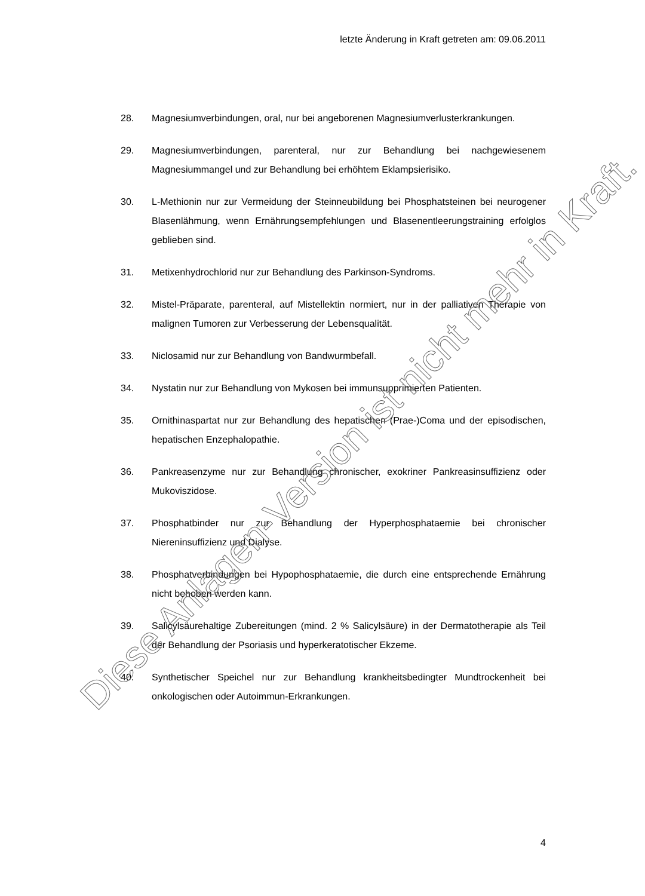letzte Änderung in Kraft getreten am: 09.06.2011
28. Magnesiumverbindungen, oral, nur bei angeborenen Magnesiumverluster­krankungen.
29. Magnesiumverbindungen, parenteral, nur zur Behandlung bei nachgewie­senem Magnesiummangel und zur Behandlung bei erhöhtem Eklampsieri­siko.
30. L-Methionin nur zur Vermeidung der Steinneubildung bei Phosphatsteinen bei neurogener Blasenlähmung, wenn Ernährungsempfehlungen und Bla­senentleerungstraining erfolglos geblieben sind.
31. Metixenhydrochlorid nur zur Behandlung des Parkinson-Syndroms.
32. Mistel-Präparate, parenteral, auf Mistellektin normiert, nur in der palliativen Therapie von malignen Tumoren zur Verbesserung der Lebensqualität.
33. Niclosamid nur zur Behandlung von Bandwurmbefall.
34. Nystatin nur zur Behandlung von Mykosen bei immunsupprimierten Patien­ten.
35. Ornithinaspartat nur zur Behandlung des hepatischen (Prae-)Coma und der episodischen, hepatischen Enzephalopathie.
36. Pankreasenzyme nur zur Behandlung chronischer, exokriner Pankreasin­suffizienz oder Mukoviszidose.
37. Phosphatbinder nur zur Behandlung der Hyperphosphataemie bei chroni­scher Niereninsuffizienz und Dialyse.
38. Phosphatverbindungen bei Hypophosphataemie, die durch eine entspre­chende Ernährung nicht behoben werden kann.
39. Salicylsäurehaltige Zubereitungen (mind. 2 % Salicylsäure) in der Derma­totherapie als Teil der Behandlung der Psoriasis und hyperkeratotischer Ekzeme.
40. Synthetischer Speichel nur zur Behandlung krankheitsbedingter Mundtro­ckenheit bei onkologischen oder Autoimmun-Erkrankungen.
4
Diese Anlagen-Version ist nicht mehr in Kraft.